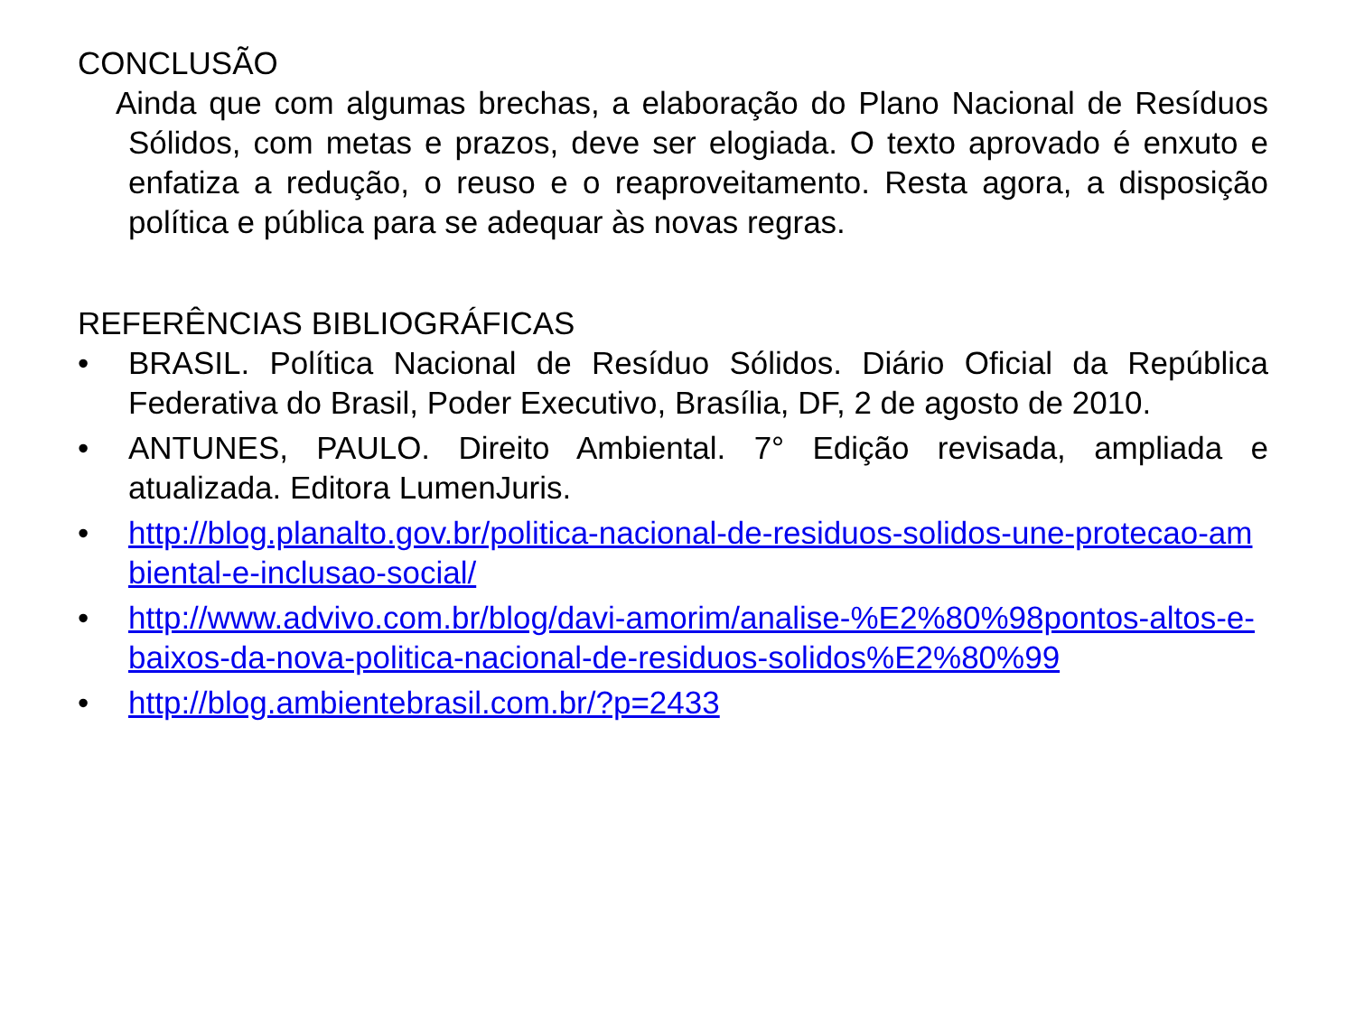CONCLUSÃO
Ainda que com algumas brechas, a elaboração do Plano Nacional de Resíduos Sólidos, com metas e prazos, deve ser elogiada. O texto aprovado é enxuto e enfatiza a redução, o reuso e o reaproveitamento. Resta agora, a disposição política e pública para se adequar às novas regras.
REFERÊNCIAS BIBLIOGRÁFICAS
• BRASIL. Política Nacional de Resíduo Sólidos. Diário Oficial da República Federativa do Brasil, Poder Executivo, Brasília, DF, 2 de agosto de 2010.
• ANTUNES, PAULO. Direito Ambiental. 7° Edição revisada, ampliada e atualizada. Editora LumenJuris.
• http://blog.planalto.gov.br/politica-nacional-de-residuos-solidos-une-protecao-ambiental-e-inclusao-social/
• http://www.advivo.com.br/blog/davi-amorim/analise-%E2%80%98pontos-altos-e-baixos-da-nova-politica-nacional-de-residuos-solidos%E2%80%99
• http://blog.ambientebrasil.com.br/?p=2433